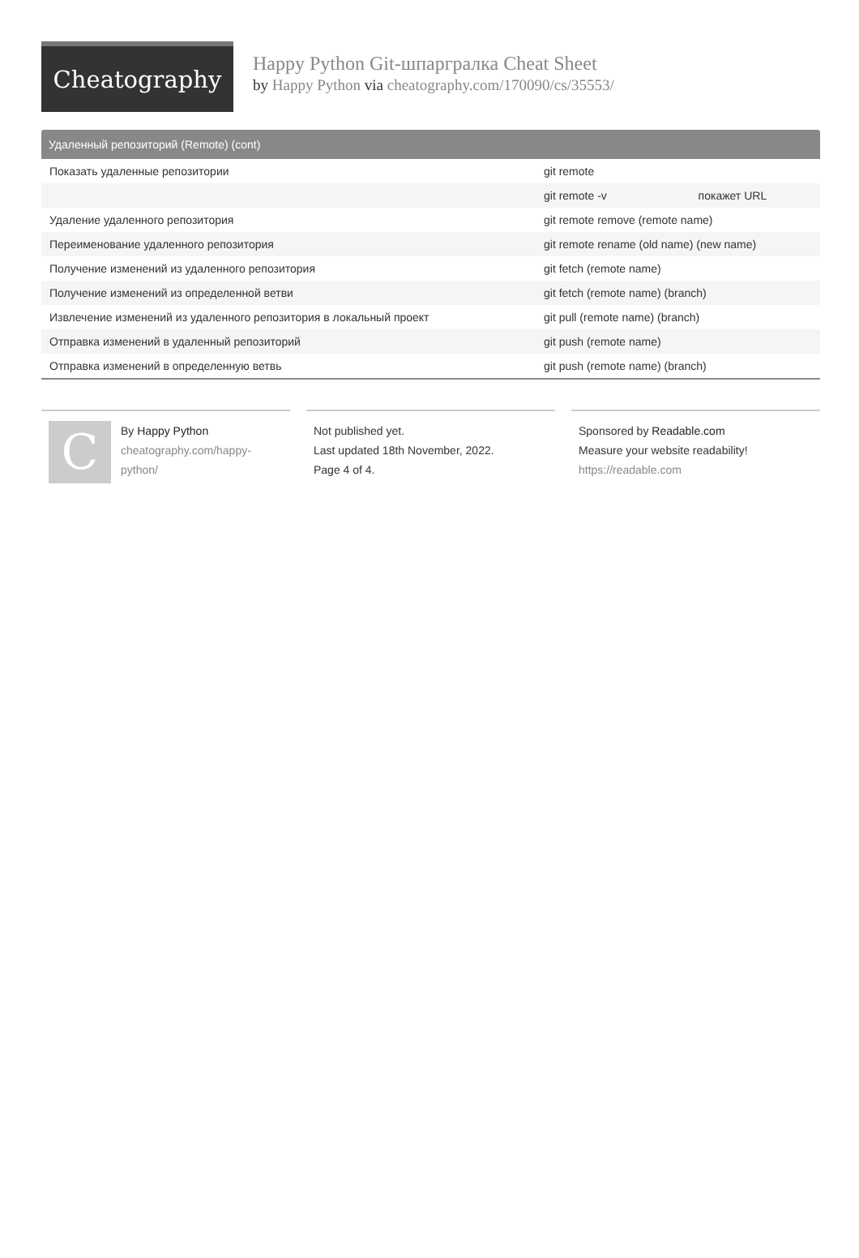Cheatography
Happy Python Git-шпаргралка Cheat Sheet
by Happy Python via cheatography.com/170090/cs/35553/
Удаленный репозиторий (Remote) (cont)
| Показать удаленные репозитории | git remote |
| | git remote -v покажет URL |
| Удаление удаленного репозитория | git remote remove (remote name) |
| Переименование удаленного репозитория | git remote rename (old name) (new name) |
| Получение изменений из удаленного репозитория | git fetch (remote name) |
| Получение изменений из определенной ветви | git fetch (remote name) (branch) |
| Извлечение изменений из удаленного репозитория в локальный проект | git pull (remote name) (branch) |
| Отправка изменений в удаленный репозиторий | git push (remote name) |
| Отправка изменений в определенную ветвь | git push (remote name) (branch) |
C
By Happy Python
cheatography.com/happy-
python/
Not published yet.
Last updated 18th November, 2022.
Page 4 of 4.
Sponsored by Readable.com
Measure your website readability!
https://readable.com